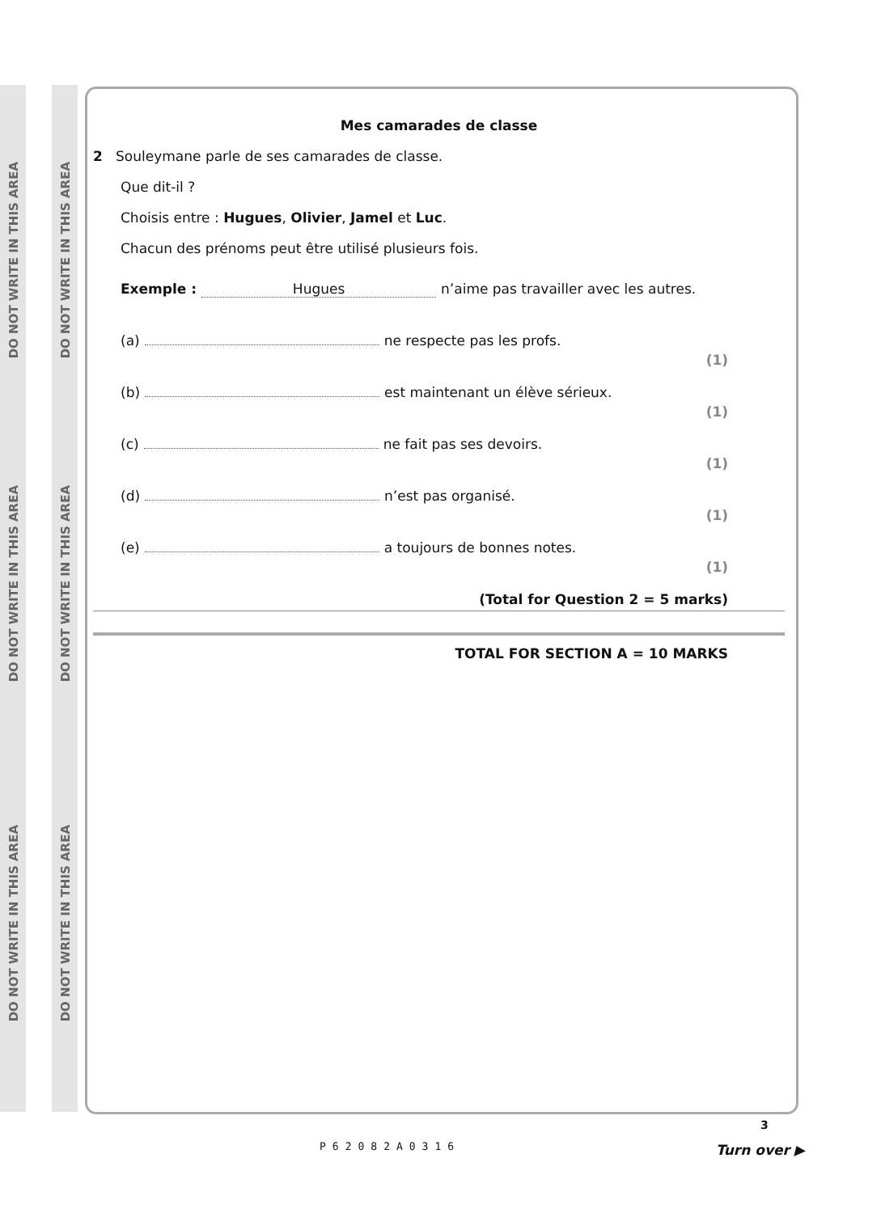DO NOT WRITE IN THIS AREA
DO NOT WRITE IN THIS AREA
DO NOT WRITE IN THIS AREA
DO NOT WRITE IN THIS AREA
DO NOT WRITE IN THIS AREA
DO NOT WRITE IN THIS AREA
Mes camarades de classe
2 Souleymane parle de ses camarades de classe.
Que dit-il ?
Choisis entre : Hugues, Olivier, Jamel et Luc.
Chacun des prénoms peut être utilisé plusieurs fois.
Exemple : Hugues n’aime pas travailler avec les autres.
(a) ne respecte pas les profs. (1)
(b) est maintenant un élève sérieux. (1)
(c) ne fait pas ses devoirs. (1)
(d) n’est pas organisé. (1)
(e) a toujours de bonnes notes. (1)
(Total for Question 2 = 5 marks)
TOTAL FOR SECTION A = 10 MARKS
P62082A0316
3
Turn over ▶